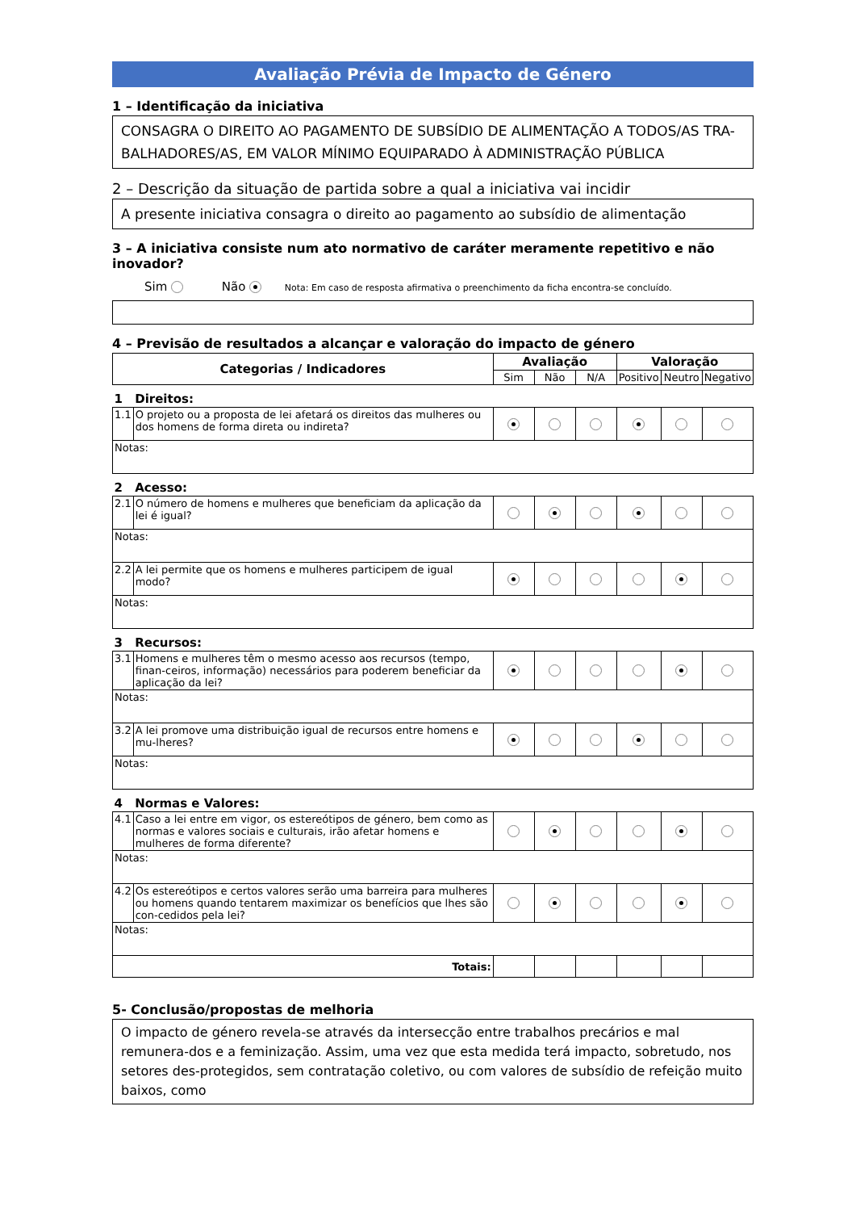Avaliação Prévia de Impacto de Género
1 – Identificação da iniciativa
CONSAGRA O DIREITO AO PAGAMENTO DE SUBSÍDIO DE ALIMENTAÇÃO A TODOS/AS TRA-BALHADORES/AS, EM VALOR MÍNIMO EQUIPARADO À ADMINISTRAÇÃO PÚBLICA
2 – Descrição da situação de partida sobre a qual a iniciativa vai incidir
A presente iniciativa consagra o direito ao pagamento ao subsídio de alimentação
3 – A iniciativa consiste num ato normativo de caráter meramente repetitivo e não inovador?
Sim Não Nota: Em caso de resposta afirmativa o preenchimento da ficha encontra-se concluído.
4 – Previsão de resultados a alcançar e valoração do impacto de género
| Categorias / Indicadores | | Avaliação | | | Valoração | | |
| --- | --- | --- | --- | --- | --- | --- | --- |
| | | Sim | Não | N/A | Positivo | Neutro | Negativo |
| 1 | Direitos: | | | | | | |
| 1.1 | O projeto ou a proposta de lei afetará os direitos das mulheres ou dos homens de forma direta ou indireta? | | | | | | |
| Notas: | | | | | | | |
| 2 | Acesso: | | | | | | |
| 2.1 | O número de homens e mulheres que beneficiam da aplicação da lei é igual? | | | | | | |
| Notas: | | | | | | | |
| 2.2 | A lei permite que os homens e mulheres participem de igual modo? | | | | | | |
| Notas: | | | | | | | |
| 3 | Recursos: | | | | | | |
| 3.1 | Homens e mulheres têm o mesmo acesso aos recursos (tempo, finan-ceiros, informação) necessários para poderem beneficiar da aplicação da lei? | | | | | | |
| Notas: | | | | | | | |
| 3.2 | A lei promove uma distribuição igual de recursos entre homens e mu-lheres? | | | | | | |
| Notas: | | | | | | | |
| 4 | Normas e Valores: | | | | | | |
| 4.1 | Caso a lei entre em vigor, os estereótipos de género, bem como as normas e valores sociais e culturais, irão afetar homens e mulheres de forma diferente? | | | | | | |
| Notas: | | | | | | | |
| 4.2 | Os estereótipos e certos valores serão uma barreira para mulheres ou homens quando tentarem maximizar os benefícios que lhes são con-cedidos pela lei? | | | | | | |
| Notas: | | | | | | | |
| Totais: | | | | | | | |
5- Conclusão/propostas de melhoria
O impacto de género revela-se através da intersecção entre trabalhos precários e mal remunera-dos e a feminização. Assim, uma vez que esta medida terá impacto, sobretudo, nos setores des-protegidos, sem contratação coletivo, ou com valores de subsídio de refeição muito baixos, como